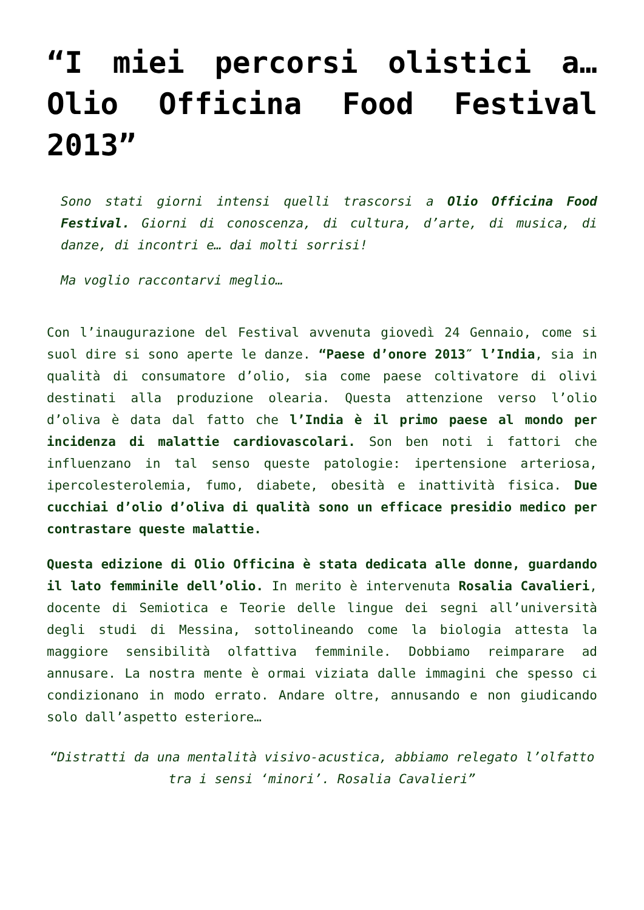“I miei percorsi olistici a… Olio Officina Food Festival 2013”
Sono stati giorni intensi quelli trascorsi a Olio Officina Food Festival. Giorni di conoscenza, di cultura, d’arte, di musica, di danze, di incontri e… dai molti sorrisi!
Ma voglio raccontarvi meglio…
Con l’inaugurazione del Festival avvenuta giovedì 24 Gennaio, come si suol dire si sono aperte le danze. “Paese d’onore 2013″ l’India, sia in qualità di consumatore d’olio, sia come paese coltivatore di olivi destinati alla produzione olearia. Questa attenzione verso l’olio d’oliva è data dal fatto che l’India è il primo paese al mondo per incidenza di malattie cardiovascolari. Son ben noti i fattori che influenzano in tal senso queste patologie: ipertensione arteriosa, ipercolesterolemia, fumo, diabete, obesità e inattività fisica. Due cucchiai d’olio d’oliva di qualità sono un efficace presidio medico per contrastare queste malattie.
Questa edizione di Olio Officina è stata dedicata alle donne, guardando il lato femminile dell’olio. In merito è intervenuta Rosalia Cavalieri, docente di Semiotica e Teorie delle lingue dei segni all’università degli studi di Messina, sottolineando come la biologia attesta la maggiore sensibilità olfattiva femminile. Dobbiamo reimparare ad annusare. La nostra mente è ormai viziata dalle immagini che spesso ci condizionano in modo errato. Andare oltre, annusando e non giudicando solo dall’aspetto esteriore…
“Distratti da una mentalità visivo-acustica, abbiamo relegato l’olfatto tra i sensi ‘minori’. Rosalia Cavalieri”